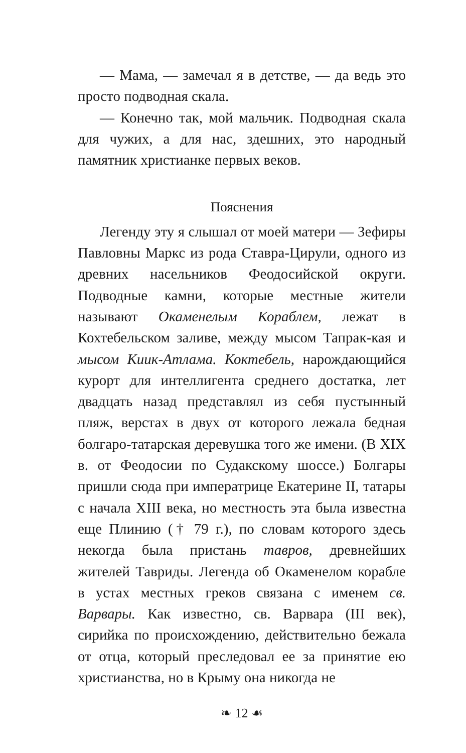— Мама, — замечал я в детстве, — да ведь это просто подводная скала.
— Конечно так, мой мальчик. Подводная скала для чужих, а для нас, здешних, это народный памятник христианке первых веков.
Пояснения
Легенду эту я слышал от моей матери — Зефиры Павловны Маркс из рода Ставра-Цирули, одного из древних насельников Феодосийской округи. Подводные камни, которые местные жители называют Окаменелым Кораблем, лежат в Кохтебельском заливе, между мысом Тапрак-кая и мысом Киик-Атлама. Коктебель, нарождающийся курорт для интеллигента среднего достатка, лет двадцать назад представлял из себя пустынный пляж, верстах в двух от которого лежала бедная болгаро-татарская деревушка того же имени. (В XIX в. от Феодосии по Судакскому шоссе.) Болгары пришли сюда при императрице Екатерине II, татары с начала XIII века, но местность эта была известна еще Плинию († 79 г.), по словам которого здесь некогда была пристань тавров, древнейших жителей Тавриды. Легенда об Окаменелом корабле в устах местных греков связана с именем св. Варвары. Как известно, св. Варвара (III век), сирийка по происхождению, действительно бежала от отца, который преследовал ее за принятие ею христианства, но в Крыму она никогда не
❧ 12 ☙